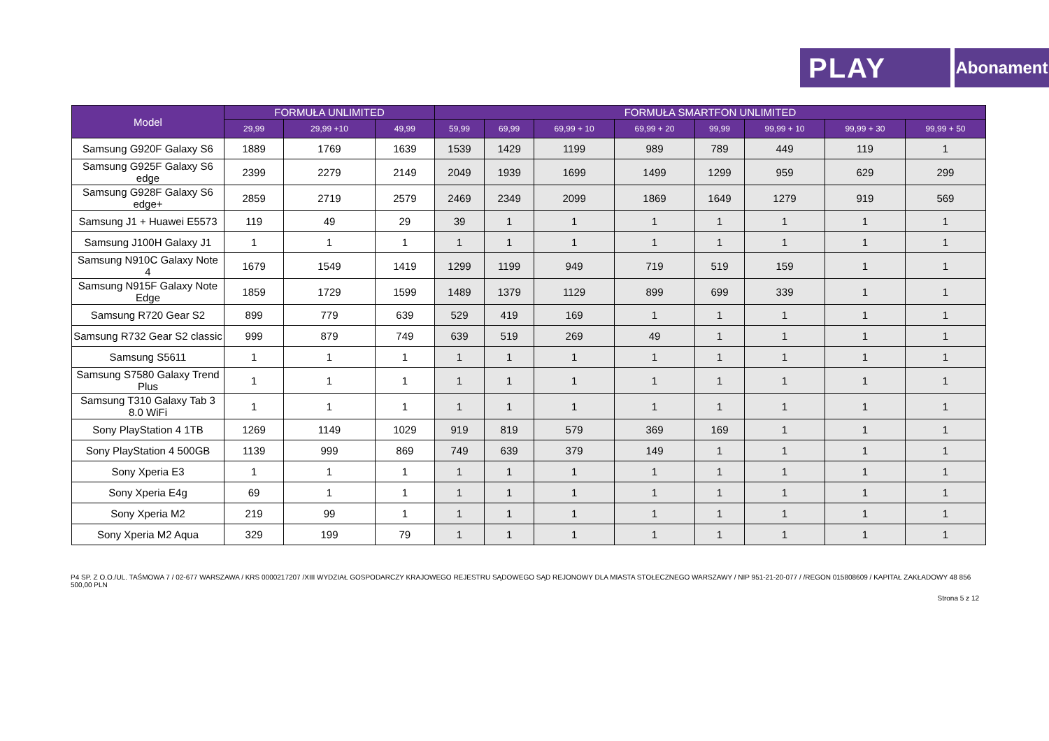PLAY Abonament
| Model | FORMUŁA UNLIMITED | | | FORMUŁA SMARTFON UNLIMITED | | | | | | | |
| --- | --- | --- | --- | --- | --- | --- | --- | --- | --- | --- | --- |
| | 29,99 | 29,99 +10 | 49,99 | 59,99 | 69,99 | 69,99 + 10 | 69,99 + 20 | 99,99 | 99,99 + 10 | 99,99 + 30 | 99,99 + 50 |
| Samsung G920F Galaxy S6 | 1889 | 1769 | 1639 | 1539 | 1429 | 1199 | 989 | 789 | 449 | 119 | 1 |
| Samsung G925F Galaxy S6 edge | 2399 | 2279 | 2149 | 2049 | 1939 | 1699 | 1499 | 1299 | 959 | 629 | 299 |
| Samsung G928F Galaxy S6 edge+ | 2859 | 2719 | 2579 | 2469 | 2349 | 2099 | 1869 | 1649 | 1279 | 919 | 569 |
| Samsung J1 + Huawei E5573 | 119 | 49 | 29 | 39 | 1 | 1 | 1 | 1 | 1 | 1 | 1 |
| Samsung J100H Galaxy J1 | 1 | 1 | 1 | 1 | 1 | 1 | 1 | 1 | 1 | 1 | 1 |
| Samsung N910C Galaxy Note 4 | 1679 | 1549 | 1419 | 1299 | 1199 | 949 | 719 | 519 | 159 | 1 | 1 |
| Samsung N915F Galaxy Note Edge | 1859 | 1729 | 1599 | 1489 | 1379 | 1129 | 899 | 699 | 339 | 1 | 1 |
| Samsung R720 Gear S2 | 899 | 779 | 639 | 529 | 419 | 169 | 1 | 1 | 1 | 1 | 1 |
| Samsung R732 Gear S2 classic | 999 | 879 | 749 | 639 | 519 | 269 | 49 | 1 | 1 | 1 | 1 |
| Samsung S5611 | 1 | 1 | 1 | 1 | 1 | 1 | 1 | 1 | 1 | 1 | 1 |
| Samsung S7580 Galaxy Trend Plus | 1 | 1 | 1 | 1 | 1 | 1 | 1 | 1 | 1 | 1 | 1 |
| Samsung T310 Galaxy Tab 3 8.0 WiFi | 1 | 1 | 1 | 1 | 1 | 1 | 1 | 1 | 1 | 1 | 1 |
| Sony PlayStation 4 1TB | 1269 | 1149 | 1029 | 919 | 819 | 579 | 369 | 169 | 1 | 1 | 1 |
| Sony PlayStation 4 500GB | 1139 | 999 | 869 | 749 | 639 | 379 | 149 | 1 | 1 | 1 | 1 |
| Sony Xperia E3 | 1 | 1 | 1 | 1 | 1 | 1 | 1 | 1 | 1 | 1 | 1 |
| Sony Xperia E4g | 69 | 1 | 1 | 1 | 1 | 1 | 1 | 1 | 1 | 1 | 1 |
| Sony Xperia M2 | 219 | 99 | 1 | 1 | 1 | 1 | 1 | 1 | 1 | 1 | 1 |
| Sony Xperia M2 Aqua | 329 | 199 | 79 | 1 | 1 | 1 | 1 | 1 | 1 | 1 | 1 |
P4 SP. Z O.O./UL. TAŚMOWA 7 / 02-677 WARSZAWA / KRS 0000217207 /XIII WYDZIAŁ GOSPODARCZY KRAJOWEGO REJESTRU SĄDOWEGO SĄD REJONOWY DLA MIASTA STOŁECZNEGO WARSZAWY / NIP 951-21-20-077 / /REGON 015808609 / KAPITAŁ ZAKŁADOWY 48 856 500,00 PLN
Strona 5 z 12